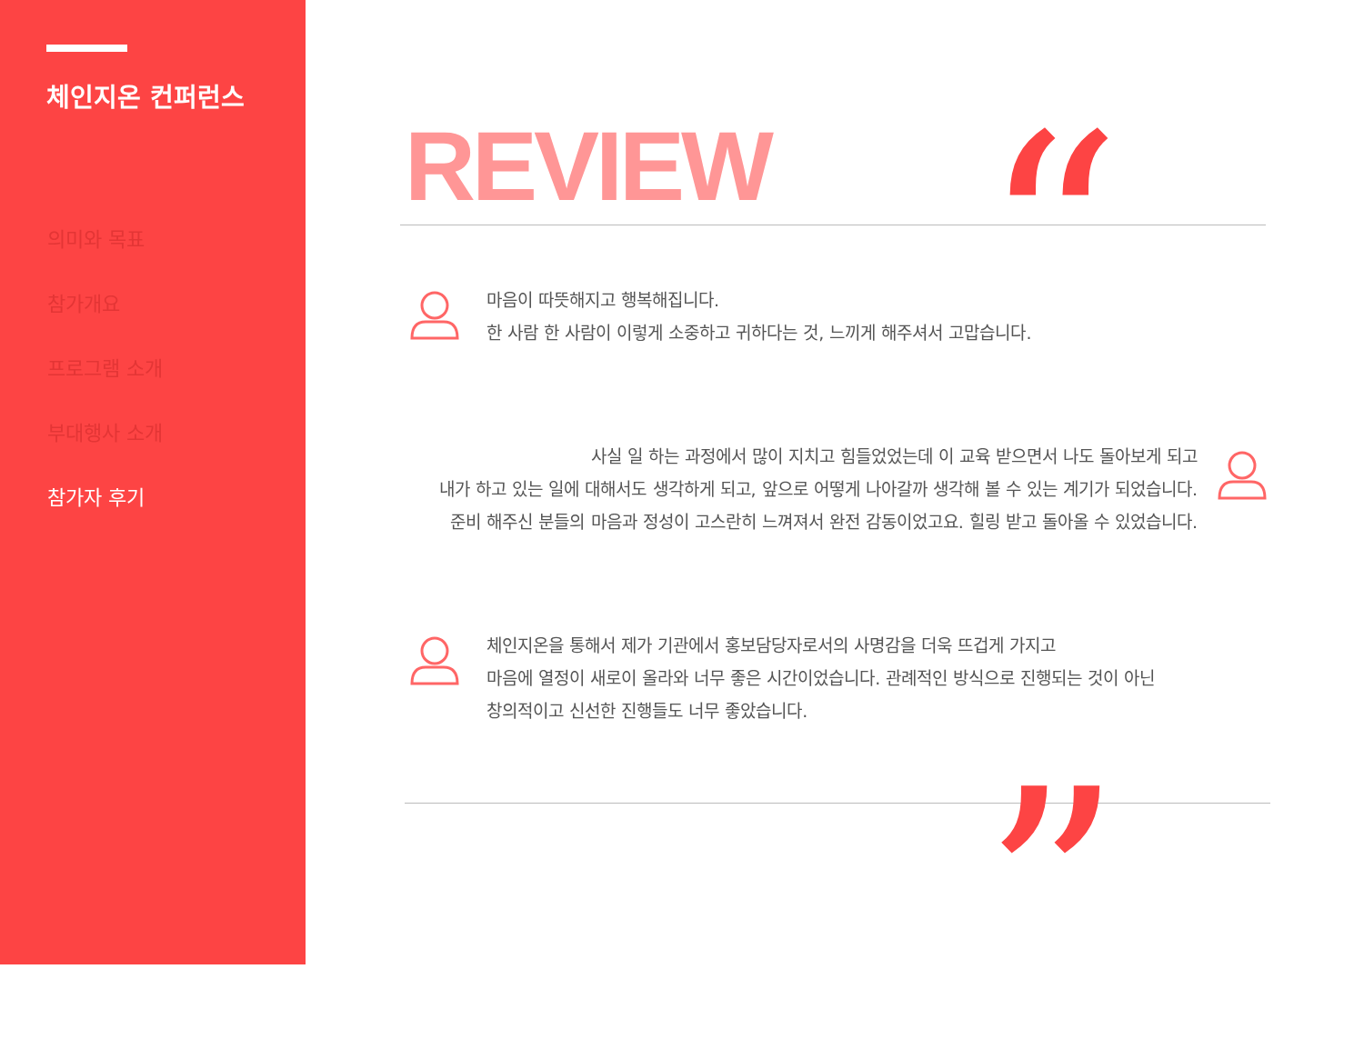체인지온 컨퍼런스
의미와 목표
참가개요
프로그램 소개
부대행사 소개
참가자 후기
REVIEW “
”
마음이 따뜻해지고 행복해집니다.
한 사람 한 사람이 이렇게 소중하고 귀하다는 것, 느끼게 해주셔서 고맙습니다.
사실 일 하는 과정에서 많이 지치고 힘들었었는데 이 교육 받으면서 나도 돌아보게 되고
내가 하고 있는 일에 대해서도 생각하게 되고, 앞으로 어떻게 나아갈까 생각해 볼 수 있는 계기가 되었습니다.
준비 해주신 분들의 마음과 정성이 고스란히 느껴져서 완전 감동이었고요. 힐링 받고 돌아올 수 있었습니다.
체인지온을 통해서 제가 기관에서 홍보담당자로서의 사명감을 더욱 뜨겁게 가지고
마음에 열정이 새로이 올라와 너무 좋은 시간이었습니다. 관례적인 방식으로 진행되는 것이 아닌
창의적이고 신선한 진행들도 너무 좋았습니다.